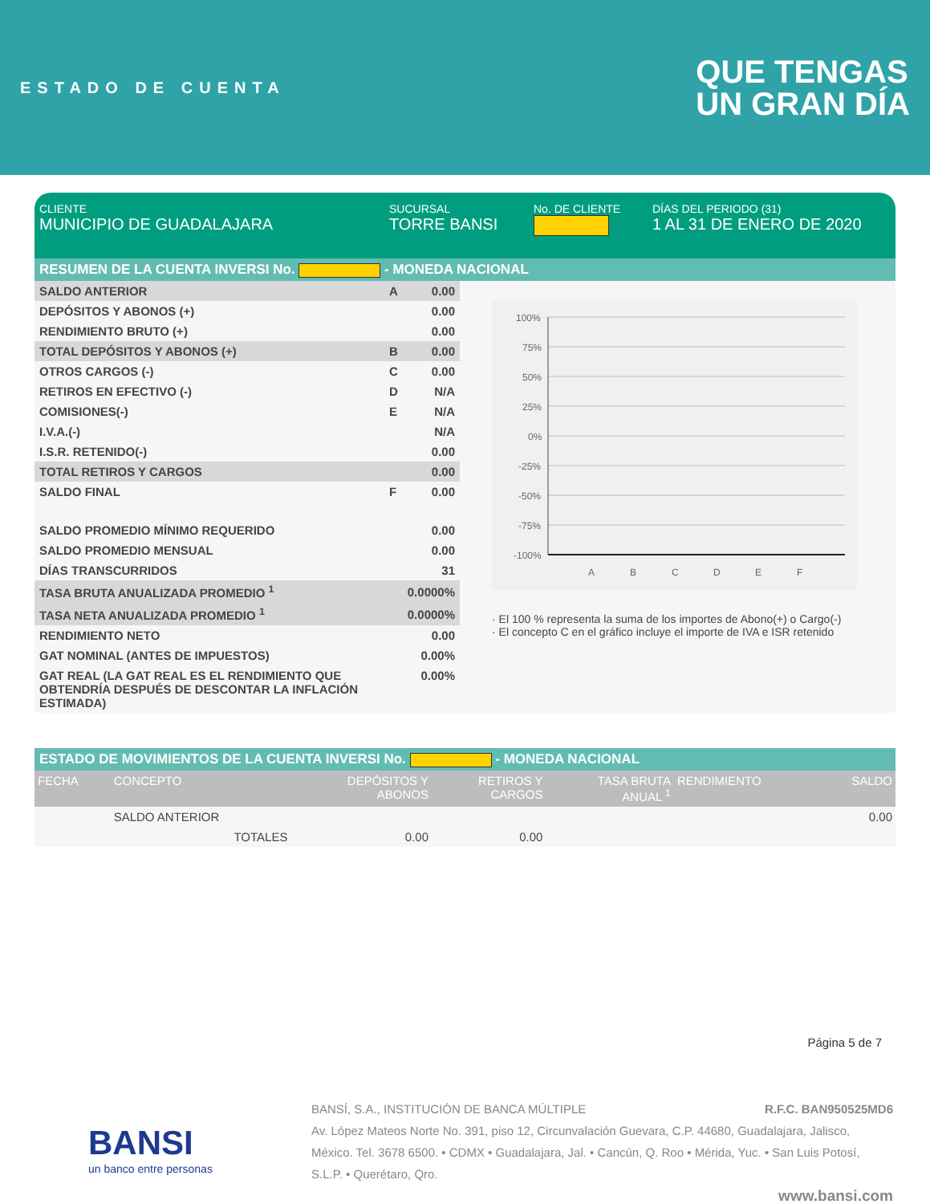ESTADO DE CUENTA
QUE TENGAS
UN GRAN DÍA
CLIENTE
MUNICIPIO DE GUADALAJARA
SUCURSAL
TORRE BANSI
No. DE CLIENTE DÍAS DEL PERIODO (31)
1 AL 31 DE ENERO DE 2020
RESUMEN DE LA CUENTA INVERSI No. - MONEDA NACIONAL
| SALDO ANTERIOR | A | 0.00 |
| DEPÓSITOS Y ABONOS (+) | | 0.00 |
| RENDIMIENTO BRUTO (+) | | 0.00 |
| TOTAL DEPÓSITOS Y ABONOS (+) | B | 0.00 |
| OTROS CARGOS (-) | C | 0.00 |
| RETIROS EN EFECTIVO (-) | D | N/A |
| COMISIONES(-) | E | N/A |
| I.V.A.(-) | | N/A |
| I.S.R. RETENIDO(-) | | 0.00 |
| TOTAL RETIROS Y CARGOS | | 0.00 |
| SALDO FINAL | F | 0.00 |
| SALDO PROMEDIO MÍNIMO REQUERIDO | | 0.00 |
| SALDO PROMEDIO MENSUAL | | 0.00 |
| DÍAS TRANSCURRIDOS | | 31 |
| TASA BRUTA ANUALIZADA PROMEDIO <sup>1</sup> | | 0.0000% |
| TASA NETA ANUALIZADA PROMEDIO <sup>1</sup> | | 0.0000% |
| RENDIMIENTO NETO | | 0.00 |
| GAT NOMINAL (ANTES DE IMPUESTOS) | | 0.00% |
| GAT REAL (LA GAT REAL ES EL RENDIMIENTO QUE OBTENDRÍA DESPUÉS DE DESCONTAR LA INFLACIÓN ESTIMADA) | | 0.00% |
100%
75%
50%
25%
0%
-25%
-50%
-75%
-100%
A
B
C
D
E
F
· El 100 % representa la suma de los importes de Abono(+) o Cargo(-)
· El concepto C en el gráfico incluye el importe de IVA e ISR retenido
ESTADO DE MOVIMIENTOS DE LA CUENTA INVERSI No. - MONEDA NACIONAL
| FECHA | CONCEPTO | DEPÓSITOS Y ABONOS | RETIROS Y CARGOS | TASA BRUTA ANUAL <sup>1</sup> | RENDIMIENTO | SALDO |
| --- | --- | --- | --- | --- | --- | --- |
| | SALDO ANTERIOR | | | | | 0.00 |
| | TOTALES | 0.00 | 0.00 | | | |
Página 5 de 7
BANSI
un banco entre personas
BANSÍ, S.A., INSTITUCIÓN DE BANCA MÚLTIPLE R.F.C. BAN950525MD6
Av. López Mateos Norte No. 391, piso 12, Circunvalación Guevara, C.P. 44680, Guadalajara, Jalisco, México. Tel. 3678 6500. • CDMX • Guadalajara, Jal. • Cancún, Q. Roo • Mérida, Yuc. • San Luis Potosí, S.L.P. • Querétaro, Qro.
www.bansi.com